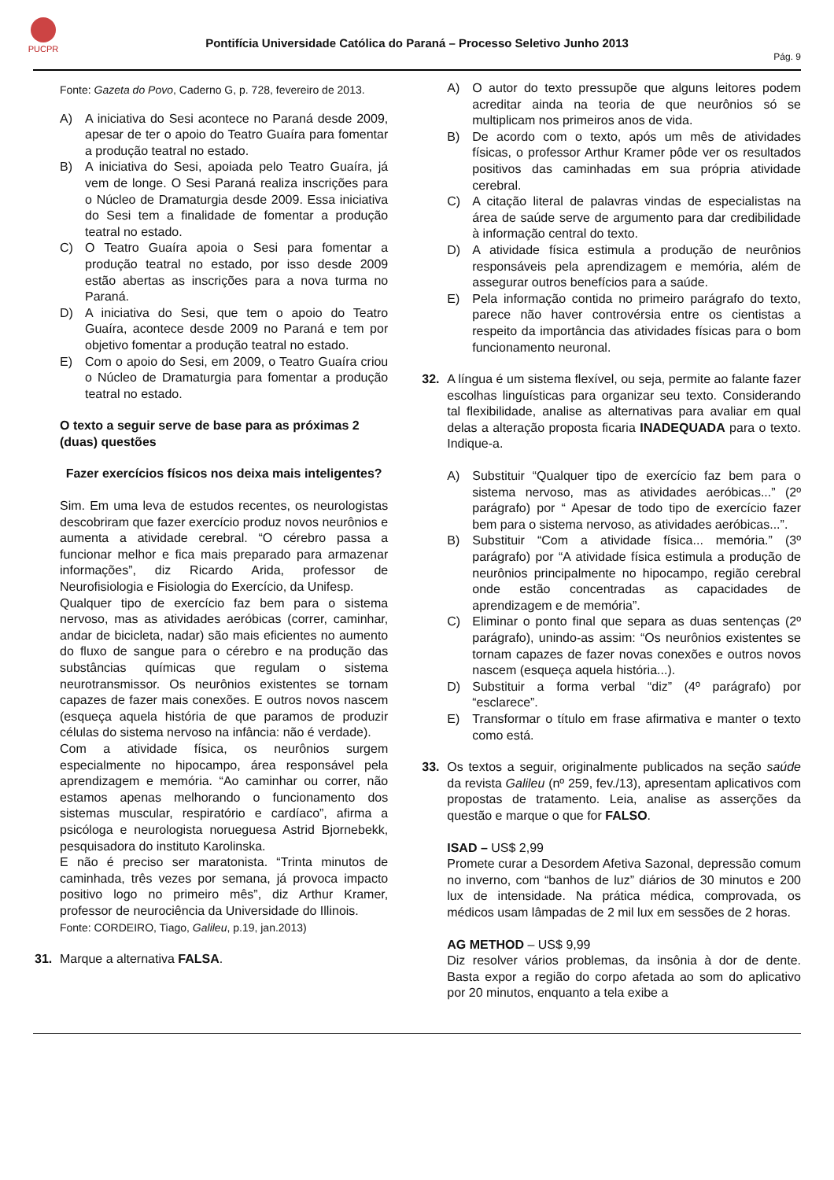PUCPR
Pontifícia Universidade Católica do Paraná – Processo Seletivo Junho 2013
Pág. 9
Fonte: Gazeta do Povo, Caderno G, p. 728, fevereiro de 2013.
A) A iniciativa do Sesi acontece no Paraná desde 2009, apesar de ter o apoio do Teatro Guaíra para fomentar a produção teatral no estado.
B) A iniciativa do Sesi, apoiada pelo Teatro Guaíra, já vem de longe. O Sesi Paraná realiza inscrições para o Núcleo de Dramaturgia desde 2009. Essa iniciativa do Sesi tem a finalidade de fomentar a produção teatral no estado.
C) O Teatro Guaíra apoia o Sesi para fomentar a produção teatral no estado, por isso desde 2009 estão abertas as inscrições para a nova turma no Paraná.
D) A iniciativa do Sesi, que tem o apoio do Teatro Guaíra, acontece desde 2009 no Paraná e tem por objetivo fomentar a produção teatral no estado.
E) Com o apoio do Sesi, em 2009, o Teatro Guaíra criou o Núcleo de Dramaturgia para fomentar a produção teatral no estado.
O texto a seguir serve de base para as próximas 2 (duas) questões
Fazer exercícios físicos nos deixa mais inteligentes?
Sim. Em uma leva de estudos recentes, os neurologistas descobriram que fazer exercício produz novos neurônios e aumenta a atividade cerebral. “O cérebro passa a funcionar melhor e fica mais preparado para armazenar informações”, diz Ricardo Arida, professor de Neurofisiologia e Fisiologia do Exercício, da Unifesp.
Qualquer tipo de exercício faz bem para o sistema nervoso, mas as atividades aeróbicas (correr, caminhar, andar de bicicleta, nadar) são mais eficientes no aumento do fluxo de sangue para o cérebro e na produção das substâncias químicas que regulam o sistema neurotransmissor. Os neurônios existentes se tornam capazes de fazer mais conexões. E outros novos nascem (esqueça aquela história de que paramos de produzir células do sistema nervoso na infância: não é verdade).
Com a atividade física, os neurônios surgem especialmente no hipocampo, área responsável pela aprendizagem e memória. “Ao caminhar ou correr, não estamos apenas melhorando o funcionamento dos sistemas muscular, respiratório e cardíaco”, afirma a psicóloga e neurologista norueguesa Astrid Bjornebekk, pesquisadora do instituto Karolinska.
E não é preciso ser maratonista. “Trinta minutos de caminhada, três vezes por semana, já provoca impacto positivo logo no primeiro mês”, diz Arthur Kramer, professor de neurociência da Universidade do Illinois.
Fonte: CORDEIRO, Tiago, Galileu, p.19, jan.2013)
31. Marque a alternativa FALSA.
A) O autor do texto pressupõe que alguns leitores podem acreditar ainda na teoria de que neurônios só se multiplicam nos primeiros anos de vida.
B) De acordo com o texto, após um mês de atividades físicas, o professor Arthur Kramer pôde ver os resultados positivos das caminhadas em sua própria atividade cerebral.
C) A citação literal de palavras vindas de especialistas na área de saúde serve de argumento para dar credibilidade à informação central do texto.
D) A atividade física estimula a produção de neurônios responsáveis pela aprendizagem e memória, além de assegurar outros benefícios para a saúde.
E) Pela informação contida no primeiro parágrafo do texto, parece não haver controvérsia entre os cientistas a respeito da importância das atividades físicas para o bom funcionamento neuronal.
32. A língua é um sistema flexível, ou seja, permite ao falante fazer escolhas linguísticas para organizar seu texto. Considerando tal flexibilidade, analise as alternativas para avaliar em qual delas a alteração proposta ficaria INADEQUADA para o texto. Indique-a.
A) Substituir “Qualquer tipo de exercício faz bem para o sistema nervoso, mas as atividades aeróbicas...” (2º parágrafo) por “ Apesar de todo tipo de exercício fazer bem para o sistema nervoso, as atividades aeróbicas...”.
B) Substituir “Com a atividade física... memória.” (3º parágrafo) por “A atividade física estimula a produção de neurônios principalmente no hipocampo, região cerebral onde estão concentradas as capacidades de aprendizagem e de memória”.
C) Eliminar o ponto final que separa as duas sentenças (2º parágrafo), unindo-as assim: “Os neurônios existentes se tornam capazes de fazer novas conexões e outros novos nascem (esqueça aquela história...).
D) Substituir a forma verbal “diz” (4º parágrafo) por “esclarece”.
E) Transformar o título em frase afirmativa e manter o texto como está.
33. Os textos a seguir, originalmente publicados na seção saúde da revista Galileu (nº 259, fev./13), apresentam aplicativos com propostas de tratamento. Leia, analise as asserções da questão e marque o que for FALSO.
ISAD – US$ 2,99
Promete curar a Desordem Afetiva Sazonal, depressão comum no inverno, com “banhos de luz” diários de 30 minutos e 200 lux de intensidade. Na prática médica, comprovada, os médicos usam lâmpadas de 2 mil lux em sessões de 2 horas.
AG METHOD – US$ 9,99
Diz resolver vários problemas, da insônia à dor de dente. Basta expor a região do corpo afetada ao som do aplicativo por 20 minutos, enquanto a tela exibe a